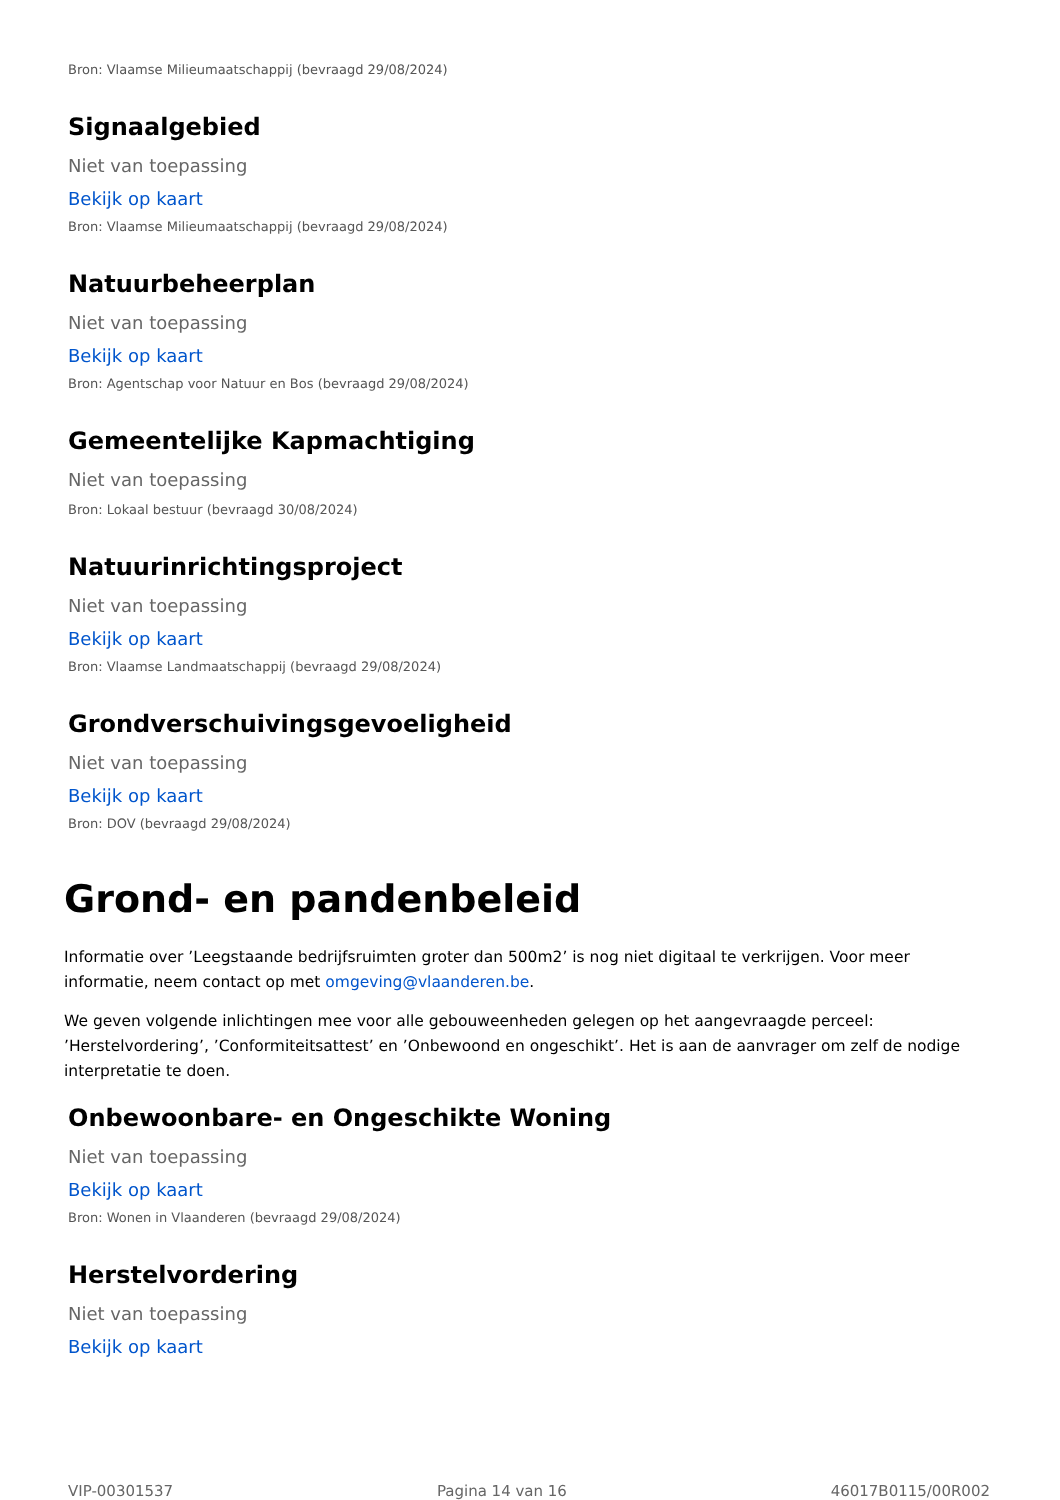Bron: Vlaamse Milieumaatschappij (bevraagd 29/08/2024)
Signaalgebied
Niet van toepassing
Bekijk op kaart
Bron: Vlaamse Milieumaatschappij (bevraagd 29/08/2024)
Natuurbeheerplan
Niet van toepassing
Bekijk op kaart
Bron: Agentschap voor Natuur en Bos (bevraagd 29/08/2024)
Gemeentelijke Kapmachtiging
Niet van toepassing
Bron: Lokaal bestuur (bevraagd 30/08/2024)
Natuurinrichtingsproject
Niet van toepassing
Bekijk op kaart
Bron: Vlaamse Landmaatschappij (bevraagd 29/08/2024)
Grondverschuivingsgevoeligheid
Niet van toepassing
Bekijk op kaart
Bron: DOV (bevraagd 29/08/2024)
Grond- en pandenbeleid
Informatie over ’Leegstaande bedrijfsruimten groter dan 500m2’ is nog niet digitaal te verkrijgen. Voor meer informatie, neem contact op met omgeving@vlaanderen.be.
We geven volgende inlichtingen mee voor alle gebouweenheden gelegen op het aangevraagde perceel: ’Herstelvordering’, ’Conformiteitsattest’ en ’Onbewoond en ongeschikt’. Het is aan de aanvrager om zelf de nodige interpretatie te doen.
Onbewoonbare- en Ongeschikte Woning
Niet van toepassing
Bekijk op kaart
Bron: Wonen in Vlaanderen (bevraagd 29/08/2024)
Herstelvordering
Niet van toepassing
Bekijk op kaart
VIP-00301537 Pagina 14 van 16 46017B0115/00R002